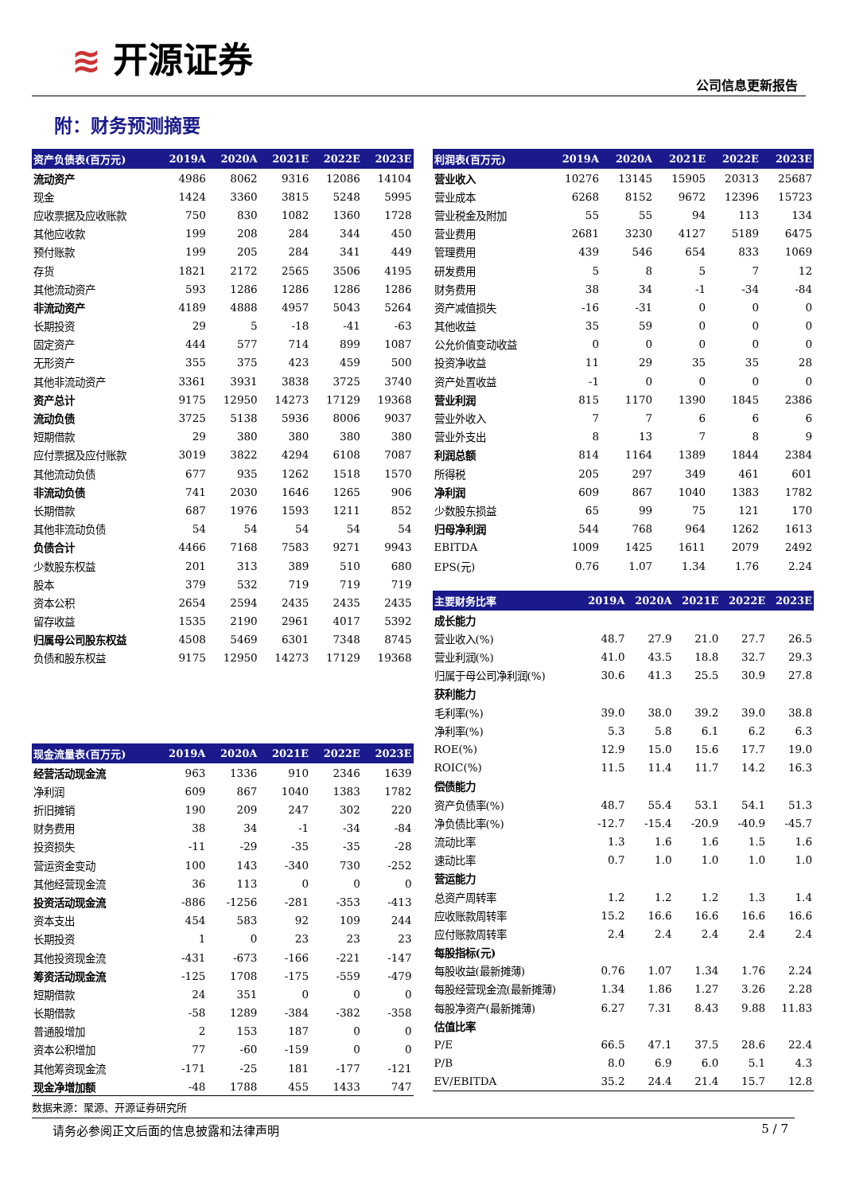≋ 开源证券
公司信息更新报告
附：财务预测摘要
| 资产负债表(百万元) | 2019A | 2020A | 2021E | 2022E | 2023E |
| --- | --- | --- | --- | --- | --- |
| 流动资产 | 4986 | 8062 | 9316 | 12086 | 14104 |
| 现金 | 1424 | 3360 | 3815 | 5248 | 5995 |
| 应收票据及应收账款 | 750 | 830 | 1082 | 1360 | 1728 |
| 其他应收款 | 199 | 208 | 284 | 344 | 450 |
| 预付账款 | 199 | 205 | 284 | 341 | 449 |
| 存货 | 1821 | 2172 | 2565 | 3506 | 4195 |
| 其他流动资产 | 593 | 1286 | 1286 | 1286 | 1286 |
| 非流动资产 | 4189 | 4888 | 4957 | 5043 | 5264 |
| 长期投资 | 29 | 5 | -18 | -41 | -63 |
| 固定资产 | 444 | 577 | 714 | 899 | 1087 |
| 无形资产 | 355 | 375 | 423 | 459 | 500 |
| 其他非流动资产 | 3361 | 3931 | 3838 | 3725 | 3740 |
| 资产总计 | 9175 | 12950 | 14273 | 17129 | 19368 |
| 流动负债 | 3725 | 5138 | 5936 | 8006 | 9037 |
| 短期借款 | 29 | 380 | 380 | 380 | 380 |
| 应付票据及应付账款 | 3019 | 3822 | 4294 | 6108 | 7087 |
| 其他流动负债 | 677 | 935 | 1262 | 1518 | 1570 |
| 非流动负债 | 741 | 2030 | 1646 | 1265 | 906 |
| 长期借款 | 687 | 1976 | 1593 | 1211 | 852 |
| 其他非流动负债 | 54 | 54 | 54 | 54 | 54 |
| 负债合计 | 4466 | 7168 | 7583 | 9271 | 9943 |
| 少数股东权益 | 201 | 313 | 389 | 510 | 680 |
| 股本 | 379 | 532 | 719 | 719 | 719 |
| 资本公积 | 2654 | 2594 | 2435 | 2435 | 2435 |
| 留存收益 | 1535 | 2190 | 2961 | 4017 | 5392 |
| 归属母公司股东权益 | 4508 | 5469 | 6301 | 7348 | 8745 |
| 负债和股东权益 | 9175 | 12950 | 14273 | 17129 | 19368 |
| 现金流量表(百万元) | 2019A | 2020A | 2021E | 2022E | 2023E |
| --- | --- | --- | --- | --- | --- |
| 经营活动现金流 | 963 | 1336 | 910 | 2346 | 1639 |
| 净利润 | 609 | 867 | 1040 | 1383 | 1782 |
| 折旧摊销 | 190 | 209 | 247 | 302 | 220 |
| 财务费用 | 38 | 34 | -1 | -34 | -84 |
| 投资损失 | -11 | -29 | -35 | -35 | -28 |
| 营运资金变动 | 100 | 143 | -340 | 730 | -252 |
| 其他经营现金流 | 36 | 113 | 0 | 0 | 0 |
| 投资活动现金流 | -886 | -1256 | -281 | -353 | -413 |
| 资本支出 | 454 | 583 | 92 | 109 | 244 |
| 长期投资 | 1 | 0 | 23 | 23 | 23 |
| 其他投资现金流 | -431 | -673 | -166 | -221 | -147 |
| 筹资活动现金流 | -125 | 1708 | -175 | -559 | -479 |
| 短期借款 | 24 | 351 | 0 | 0 | 0 |
| 长期借款 | -58 | 1289 | -384 | -382 | -358 |
| 普通股增加 | 2 | 153 | 187 | 0 | 0 |
| 资本公积增加 | 77 | -60 | -159 | 0 | 0 |
| 其他筹资现金流 | -171 | -25 | 181 | -177 | -121 |
| 现金净增加额 | -48 | 1788 | 455 | 1433 | 747 |
| 利润表(百万元) | 2019A | 2020A | 2021E | 2022E | 2023E |
| --- | --- | --- | --- | --- | --- |
| 营业收入 | 10276 | 13145 | 15905 | 20313 | 25687 |
| 营业成本 | 6268 | 8152 | 9672 | 12396 | 15723 |
| 营业税金及附加 | 55 | 55 | 94 | 113 | 134 |
| 营业费用 | 2681 | 3230 | 4127 | 5189 | 6475 |
| 管理费用 | 439 | 546 | 654 | 833 | 1069 |
| 研发费用 | 5 | 8 | 5 | 7 | 12 |
| 财务费用 | 38 | 34 | -1 | -34 | -84 |
| 资产减值损失 | -16 | -31 | 0 | 0 | 0 |
| 其他收益 | 35 | 59 | 0 | 0 | 0 |
| 公允价值变动收益 | 0 | 0 | 0 | 0 | 0 |
| 投资净收益 | 11 | 29 | 35 | 35 | 28 |
| 资产处置收益 | -1 | 0 | 0 | 0 | 0 |
| 营业利润 | 815 | 1170 | 1390 | 1845 | 2386 |
| 营业外收入 | 7 | 7 | 6 | 6 | 6 |
| 营业外支出 | 8 | 13 | 7 | 8 | 9 |
| 利润总额 | 814 | 1164 | 1389 | 1844 | 2384 |
| 所得税 | 205 | 297 | 349 | 461 | 601 |
| 净利润 | 609 | 867 | 1040 | 1383 | 1782 |
| 少数股东损益 | 65 | 99 | 75 | 121 | 170 |
| 归母净利润 | 544 | 768 | 964 | 1262 | 1613 |
| EBITDA | 1009 | 1425 | 1611 | 2079 | 2492 |
| EPS(元) | 0.76 | 1.07 | 1.34 | 1.76 | 2.24 |
| 主要财务比率 | 2019A | 2020A | 2021E | 2022E | 2023E |
| --- | --- | --- | --- | --- | --- |
| 成长能力 | | | | | |
| 营业收入(%) | 48.7 | 27.9 | 21.0 | 27.7 | 26.5 |
| 营业利润(%) | 41.0 | 43.5 | 18.8 | 32.7 | 29.3 |
| 归属于母公司净利润(%) | 30.6 | 41.3 | 25.5 | 30.9 | 27.8 |
| 获利能力 | | | | | |
| 毛利率(%) | 39.0 | 38.0 | 39.2 | 39.0 | 38.8 |
| 净利率(%) | 5.3 | 5.8 | 6.1 | 6.2 | 6.3 |
| ROE(%) | 12.9 | 15.0 | 15.6 | 17.7 | 19.0 |
| ROIC(%) | 11.5 | 11.4 | 11.7 | 14.2 | 16.3 |
| 偿债能力 | | | | | |
| 资产负债率(%) | 48.7 | 55.4 | 53.1 | 54.1 | 51.3 |
| 净负债比率(%) | -12.7 | -15.4 | -20.9 | -40.9 | -45.7 |
| 流动比率 | 1.3 | 1.6 | 1.6 | 1.5 | 1.6 |
| 速动比率 | 0.7 | 1.0 | 1.0 | 1.0 | 1.0 |
| 营运能力 | | | | | |
| 总资产周转率 | 1.2 | 1.2 | 1.2 | 1.3 | 1.4 |
| 应收账款周转率 | 15.2 | 16.6 | 16.6 | 16.6 | 16.6 |
| 应付账款周转率 | 2.4 | 2.4 | 2.4 | 2.4 | 2.4 |
| 每股指标(元) | | | | | |
| 每股收益(最新摊薄) | 0.76 | 1.07 | 1.34 | 1.76 | 2.24 |
| 每股经营现金流(最新摊薄) | 1.34 | 1.86 | 1.27 | 3.26 | 2.28 |
| 每股净资产(最新摊薄) | 6.27 | 7.31 | 8.43 | 9.88 | 11.83 |
| 估值比率 | | | | | |
| P/E | 66.5 | 47.1 | 37.5 | 28.6 | 22.4 |
| P/B | 8.0 | 6.9 | 6.0 | 5.1 | 4.3 |
| EV/EBITDA | 35.2 | 24.4 | 21.4 | 15.7 | 12.8 |
数据来源：聚源、开源证券研究所
请务必参阅正文后面的信息披露和法律声明 5 / 7